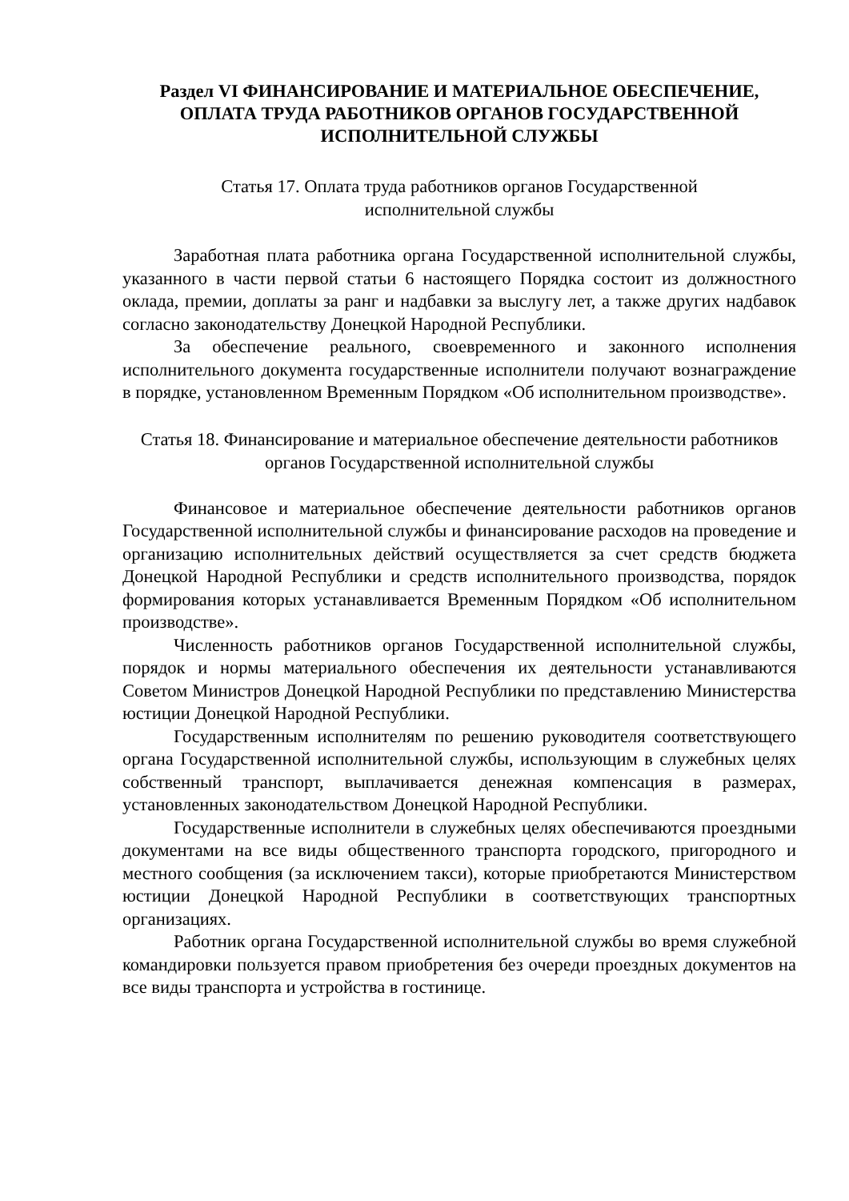Раздел VI ФИНАНСИРОВАНИЕ И МАТЕРИАЛЬНОЕ ОБЕСПЕЧЕНИЕ, ОПЛАТА ТРУДА РАБОТНИКОВ ОРГАНОВ ГОСУДАРСТВЕННОЙ ИСПОЛНИТЕЛЬНОЙ СЛУЖБЫ
Статья 17. Оплата труда работников органов Государственной
исполнительной службы
Заработная плата работника органа Государственной исполнительной службы, указанного в части первой статьи 6 настоящего Порядка состоит из должностного оклада, премии, доплаты за ранг и надбавки за выслугу лет, а также других надбавок согласно законодательству Донецкой Народной Республики.
За обеспечение реального, своевременного и законного исполнения исполнительного документа государственные исполнители получают вознаграждение в порядке, установленном Временным Порядком «Об исполнительном производстве».
Статья 18. Финансирование и материальное обеспечение деятельности работников органов Государственной исполнительной службы
Финансовое и материальное обеспечение деятельности работников органов Государственной исполнительной службы и финансирование расходов на проведение и организацию исполнительных действий осуществляется за счет средств бюджета Донецкой Народной Республики и средств исполнительного производства, порядок формирования которых устанавливается Временным Порядком «Об исполнительном производстве».
Численность работников органов Государственной исполнительной службы, порядок и нормы материального обеспечения их деятельности устанавливаются Советом Министров Донецкой Народной Республики по представлению Министерства юстиции Донецкой Народной Республики.
Государственным исполнителям по решению руководителя соответствующего органа Государственной исполнительной службы, использующим в служебных целях собственный транспорт, выплачивается денежная компенсация в размерах, установленных законодательством Донецкой Народной Республики.
Государственные исполнители в служебных целях обеспечиваются проездными документами на все виды общественного транспорта городского, пригородного и местного сообщения (за исключением такси), которые приобретаются Министерством юстиции Донецкой Народной Республики в соответствующих транспортных организациях.
Работник органа Государственной исполнительной службы во время служебной командировки пользуется правом приобретения без очереди проездных документов на все виды транспорта и устройства в гостинице.